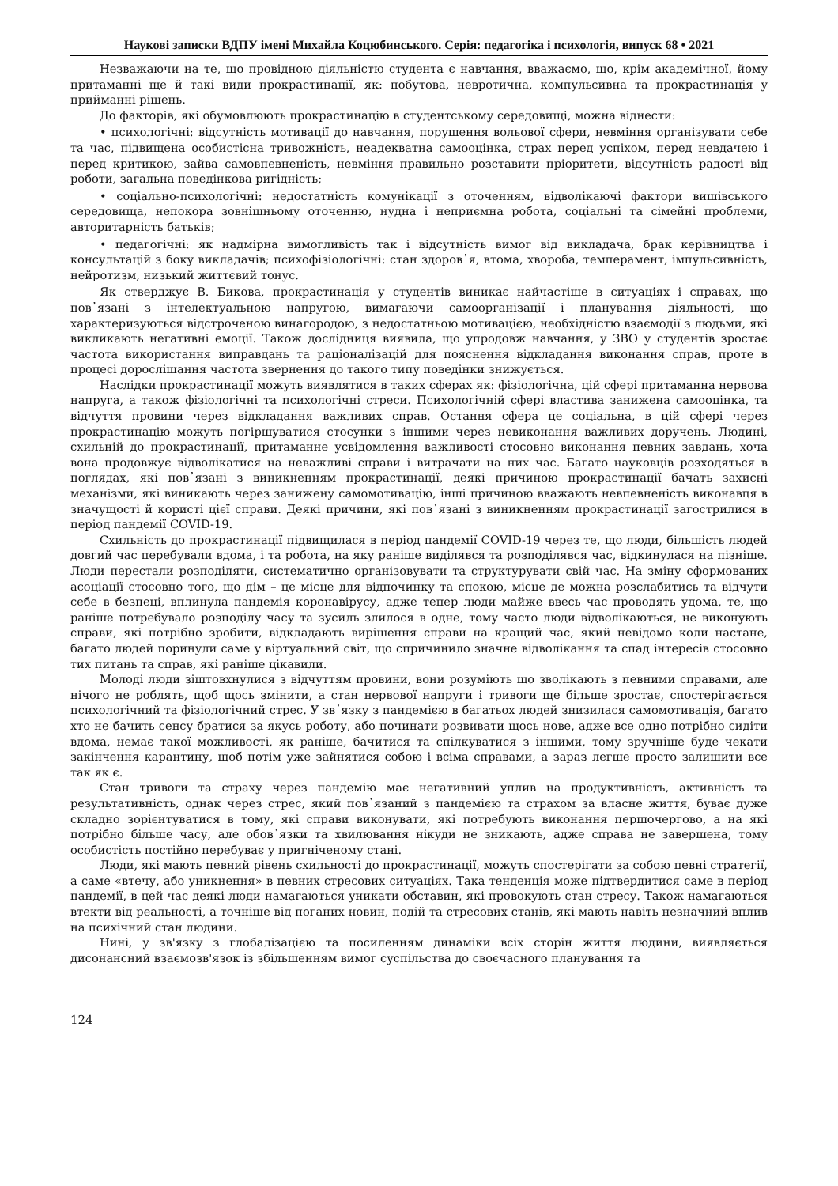Наукові записки ВДПУ імені Михайла Коцюбинського. Серія: педагогіка і психологія, випуск 68 • 2021
Незважаючи на те, що провідною діяльністю студента є навчання, вважаємо, що, крім академічної, йому притаманні ще й такі види прокрастинації, як: побутова, невротична, компульсивна та прокрастинація у прийманні рішень.
До факторів, які обумовлюють прокрастинацію в студентському середовищі, можна віднести:
• психологічні: відсутність мотивації до навчання, порушення вольової сфери, невміння організувати себе та час, підвищена особистісна тривожність, неадекватна самооцінка, страх перед успіхом, перед невдачею і перед критикою, зайва самовпевненість, невміння правильно розставити пріоритети, відсутність радості від роботи, загальна поведінкова ригідність;
• соціально-психологічні: недостатність комунікації з оточенням, відволікаючі фактори вишівського середовища, непокора зовнішньому оточенню, нудна і неприємна робота, соціальні та сімейні проблеми, авторитарність батьків;
• педагогічні: як надмірна вимогливість так і відсутність вимог від викладача, брак керівництва і консультацій з боку викладачів; психофізіологічні: стан здоров᾽я, втома, хвороба, темперамент, імпульсивність, нейротизм, низький життєвий тонус.
Як стверджує В. Бикова, прокрастинація у студентів виникає найчастіше в ситуаціях і справах, що пов᾽язані з інтелектуальною напругою, вимагаючи самоорганізації і планування діяльності, що характеризуються відстроченою винагородою, з недостатньою мотивацією, необхідністю взаємодії з людьми, які викликають негативні емоції. Також дослідниця виявила, що упродовж навчання, у ЗВО у студентів зростає частота використання виправдань та раціоналізацій для пояснення відкладання виконання справ, проте в процесі дорослішання частота звернення до такого типу поведінки знижується.
Наслідки прокрастинації можуть виявлятися в таких сферах як: фізіологічна, цій сфері притаманна нервова напруга, а також фізіологічні та психологічні стреси. Психологічній сфері властива занижена самооцінка, та відчуття провини через відкладання важливих справ. Остання сфера це соціальна, в цій сфері через прокрастинацію можуть погіршуватися стосунки з іншими через невиконання важливих доручень. Людині, схильній до прокрастинації, притаманне усвідомлення важливості стосовно виконання певних завдань, хоча вона продовжує відволікатися на неважливі справи і витрачати на них час. Багато науковців розходяться в поглядах, які пов᾽язані з виникненням прокрастинації, деякі причиною прокрастинації бачать захисні механізми, які виникають через занижену самомотивацію, інші причиною вважають невпевненість виконавця в значущості й користі цієї справи. Деякі причини, які пов᾽язані з виникненням прокрастинації загострилися в період пандемії COVID-19.
Схильність до прокрастинації підвищилася в період пандемії COVID-19 через те, що люди, більшість людей довгий час перебували вдома, і та робота, на яку раніше виділявся та розподілявся час, відкинулася на пізніше. Люди перестали розподіляти, систематично організовувати та структурувати свій час. На зміну сформованих асоціації стосовно того, що дім – це місце для відпочинку та спокою, місце де можна розслабитись та відчути себе в безпеці, вплинула пандемія коронавірусу, адже тепер люди майже ввесь час проводять удома, те, що раніше потребувало розподілу часу та зусиль злилося в одне, тому часто люди відволікаються, не виконують справи, які потрібно зробити, відкладають вирішення справи на кращий час, який невідомо коли настане, багато людей поринули саме у віртуальний світ, що спричинило значне відволікання та спад інтересів стосовно тих питань та справ, які раніше цікавили.
Молоді люди зіштовхнулися з відчуттям провини, вони розуміють що зволікають з певними справами, але нічого не роблять, щоб щось змінити, а стан нервової напруги і тривоги ще більше зростає, спостерігається психологічний та фізіологічний стрес. У зв᾽язку з пандемією в багатьох людей знизилася самомотивація, багато хто не бачить сенсу братися за якусь роботу, або починати розвивати щось нове, адже все одно потрібно сидіти вдома, немає такої можливості, як раніше, бачитися та спілкуватися з іншими, тому зручніше буде чекати закінчення карантину, щоб потім уже зайнятися собою і всіма справами, а зараз легше просто залишити все так як є.
Стан тривоги та страху через пандемію має негативний уплив на продуктивність, активність та результативність, однак через стрес, який пов᾽язаний з пандемією та страхом за власне життя, буває дуже складно зорієнтуватися в тому, які справи виконувати, які потребують виконання першочергово, а на які потрібно більше часу, але обов᾽язки та хвилювання нікуди не зникають, адже справа не завершена, тому особистість постійно перебуває у пригніченому стані.
Люди, які мають певний рівень схильності до прокрастинації, можуть спостерігати за собою певні стратегії, а саме «втечу, або уникнення» в певних стресових ситуаціях. Така тенденція може підтвердитися саме в період пандемії, в цей час деякі люди намагаються уникати обставин, які провокують стан стресу. Також намагаються втекти від реальності, а точніше від поганих новин, подій та стресових станів, які мають навіть незначний вплив на психічний стан людини.
Нині, у зв'язку з глобалізацією та посиленням динаміки всіх сторін життя людини, виявляється дисонансний взаємозв'язок із збільшенням вимог суспільства до своєчасного планування та
124